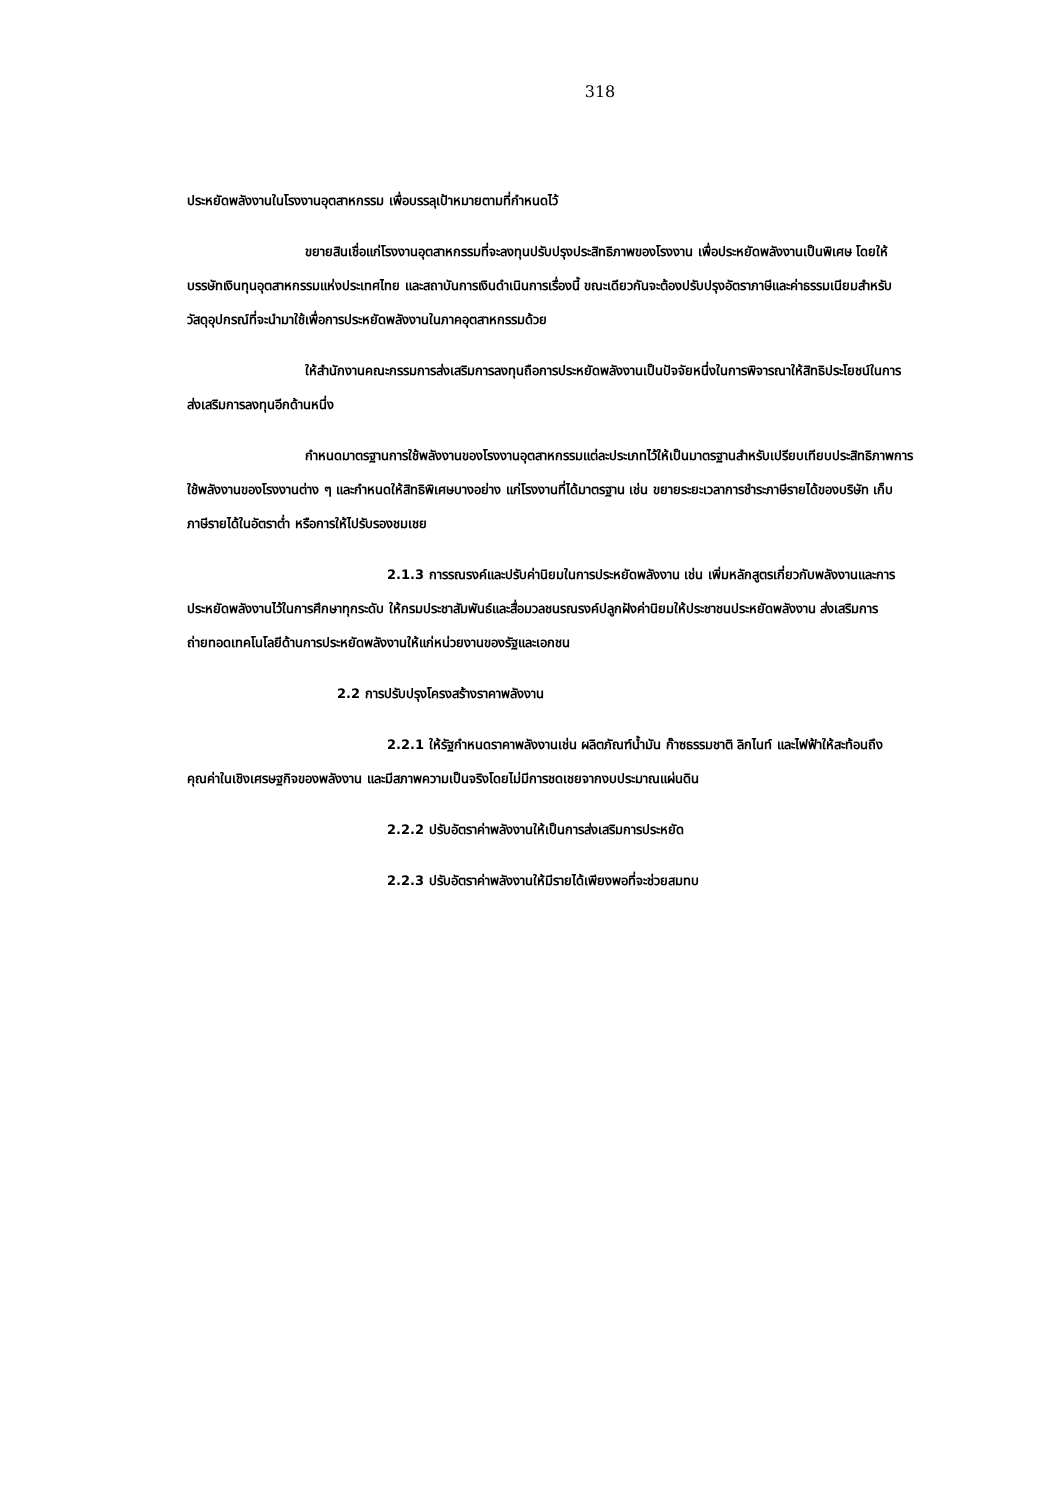318
ประหยัดพลังงานในโรงงานอุตสาหกรรม เพื่อบรรลุเป้าหมายตามที่กำหนดไว้
ขยายสินเชื่อแก่โรงงานอุตสาหกรรมที่จะลงทุนปรับปรุงประสิทธิภาพของโรงงาน เพื่อประหยัดพลังงานเป็นพิเศษ โดยให้บรรษัทเงินทุนอุตสาหกรรมแห่งประเทศไทย และสถาบันการเงินดำเนินการเรื่องนี้ ขณะเดียวกันจะต้องปรับปรุงอัตราภาษีและค่าธรรมเนียมสำหรับวัสดุอุปกรณ์ที่จะนำมาใช้เพื่อการประหยัดพลังงานในภาคอุตสาหกรรมด้วย
ให้สำนักงานคณะกรรมการส่งเสริมการลงทุนถือการประหยัดพลังงานเป็นปัจจัยหนึ่งในการพิจารณาให้สิทธิประโยชน์ในการส่งเสริมการลงทุนอีกด้านหนึ่ง
กำหนดมาตรฐานการใช้พลังงานของโรงงานอุตสาหกรรมแต่ละประเภทไว้ให้เป็นมาตรฐานสำหรับเปรียบเทียบประสิทธิภาพการใช้พลังงานของโรงงานต่าง ๆ และกำหนดให้สิทธิพิเศษบางอย่าง แก่โรงงานที่ได้มาตรฐาน เช่น ขยายระยะเวลาการชำระภาษีรายได้ของบริษัท เก็บภาษีรายได้ในอัตราต่ำ หรือการให้ไปรับรองชมเชย
2.1.3 การรณรงค์และปรับค่านิยมในการประหยัดพลังงาน เช่น เพิ่มหลักสูตรเกี่ยวกับพลังงานและการประหยัดพลังงานไว้ในการศึกษาทุกระดับ ให้กรมประชาสัมพันธ์และสื่อมวลชนรณรงค์ปลูกฝังค่านิยมให้ประชาชนประหยัดพลังงาน ส่งเสริมการถ่ายทอดเทคโนโลยีด้านการประหยัดพลังงานให้แก่หน่วยงานของรัฐและเอกชน
2.2 การปรับปรุงโครงสร้างราคาพลังงาน
2.2.1 ให้รัฐกำหนดราคาพลังงานเช่น ผลิตภัณฑ์น้ำมัน ก๊าซธรรมชาติ ลิกไนท์ และไฟฟ้าให้สะท้อนถึงคุณค่าในเชิงเศรษฐกิจของพลังงาน และมีสภาพความเป็นจริงโดยไม่มีการชดเชยจากงบประมาณแผ่นดิน
2.2.2 ปรับอัตราค่าพลังงานให้เป็นการส่งเสริมการประหยัด
2.2.3 ปรับอัตราค่าพลังงานให้มีรายได้เพียงพอที่จะช่วยสมทบ